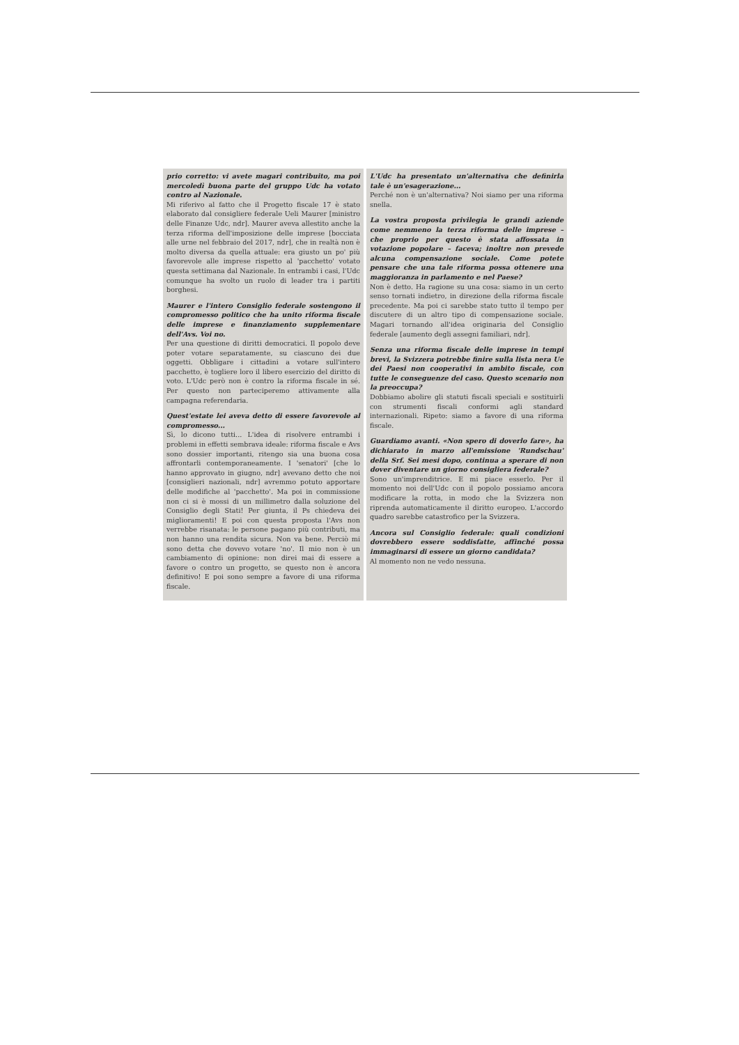prio corretto: vi avete magari contribuito, ma poi mercoledì buona parte del gruppo Udc ha votato contro al Nazionale.
Mi riferivo al fatto che il Progetto fiscale 17 è stato elaborato dal consigliere federale Ueli Maurer [ministro delle Finanze Udc, ndr]. Maurer aveva allestito anche la terza riforma dell'imposizione delle imprese [bocciata alle urne nel febbraio del 2017, ndr], che in realtà non è molto diversa da quella attuale: era giusto un po' più favorevole alle imprese rispetto al 'pacchetto' votato questa settimana dal Nazionale. In entrambi i casi, l'Udc comunque ha svolto un ruolo di leader tra i partiti borghesi.
Maurer e l'intero Consiglio federale sostengono il compromesso politico che ha unito riforma fiscale delle imprese e finanziamento supplementare dell'Avs. Voi no.
Per una questione di diritti democratici. Il popolo deve poter votare separatamente, su ciascuno dei due oggetti. Obbligare i cittadini a votare sull'intero pacchetto, è togliere loro il libero esercizio del diritto di voto. L'Udc però non è contro la riforma fiscale in sé. Per questo non parteciperemo attivamente alla campagna referendaria.
Quest'estate lei aveva detto di essere favorevole al compromesso...
Sì, lo dicono tutti... L'idea di risolvere entrambi i problemi in effetti sembrava ideale: riforma fiscale e Avs sono dossier importanti, ritengo sia una buona cosa affrontarli contemporaneamente. I 'senatori' [che lo hanno approvato in giugno, ndr] avevano detto che noi [consiglieri nazionali, ndr] avremmo potuto apportare delle modifiche al 'pacchetto'. Ma poi in commissione non ci si è mossi di un millimetro dalla soluzione del Consiglio degli Stati! Per giunta, il Ps chiedeva dei miglioramenti! E poi con questa proposta l'Avs non verrebbe risanata: le persone pagano più contributi, ma non hanno una rendita sicura. Non va bene. Perciò mi sono detta che dovevo votare 'no'. Il mio non è un cambiamento di opinione: non direi mai di essere a favore o contro un progetto, se questo non è ancora definitivo! E poi sono sempre a favore di una riforma fiscale.
L'Udc ha presentato un'alternativa che definirla tale è un'esagerazione...
Perché non è un'alternativa? Noi siamo per una riforma snella.
La vostra proposta privilegia le grandi aziende come nemmeno la terza riforma delle imprese – che proprio per questo è stata affossata in votazione popolare – faceva; inoltre non prevede alcuna compensazione sociale. Come potete pensare che una tale riforma possa ottenere una maggioranza in parlamento e nel Paese?
Non è detto. Ha ragione su una cosa: siamo in un certo senso tornati indietro, in direzione della riforma fiscale precedente. Ma poi ci sarebbe stato tutto il tempo per discutere di un altro tipo di compensazione sociale. Magari tornando all'idea originaria del Consiglio federale [aumento degli assegni familiari, ndr].
Senza una riforma fiscale delle imprese in tempi brevi, la Svizzera potrebbe finire sulla lista nera Ue dei Paesi non cooperativi in ambito fiscale, con tutte le conseguenze del caso. Questo scenario non la preoccupa?
Dobbiamo abolire gli statuti fiscali speciali e sostituirli con strumenti fiscali conformi agli standard internazionali. Ripeto: siamo a favore di una riforma fiscale.
Guardiamo avanti. «Non spero di doverlo fare», ha dichiarato in marzo all'emissione 'Rundschau' della Srf. Sei mesi dopo, continua a sperare di non dover diventare un giorno consigliera federale?
Sono un'imprenditrice. E mi piace esserlo. Per il momento noi dell'Udc con il popolo possiamo ancora modificare la rotta, in modo che la Svizzera non riprenda automaticamente il diritto europeo. L'accordo quadro sarebbe catastrofico per la Svizzera.
Ancora sul Consiglio federale: quali condizioni dovrebbero essere soddisfatte, affinché possa immaginarsi di essere un giorno candidata?
Al momento non ne vedo nessuna.